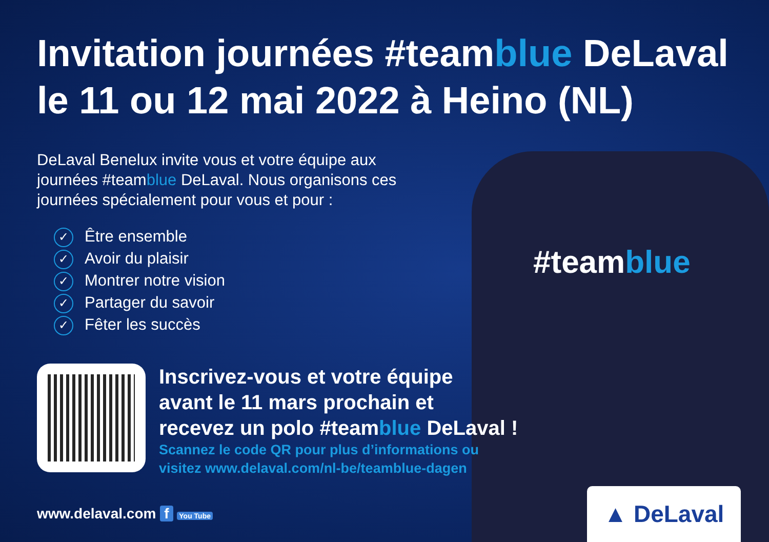#teamblue
Invitation journées #teamblue DeLaval
le 11 ou 12 mai 2022 à Heino (NL)
DeLaval Benelux invite vous et votre équipe aux journées #teamblue DeLaval. Nous organisons ces journées spécialement pour vous et pour :
✓ Être ensemble
✓ Avoir du plaisir
✓ Montrer notre vision
✓ Partager du savoir
✓ Fêter les succès
Inscrivez-vous et votre équipe
avant le 11 mars prochain et
recevez un polo #teamblue DeLaval !
Scannez le code QR pour plus d’informations ou
visitez www.delaval.com/nl-be/teamblue-dagen
www.delaval.com f You Tube
▲ DeLaval